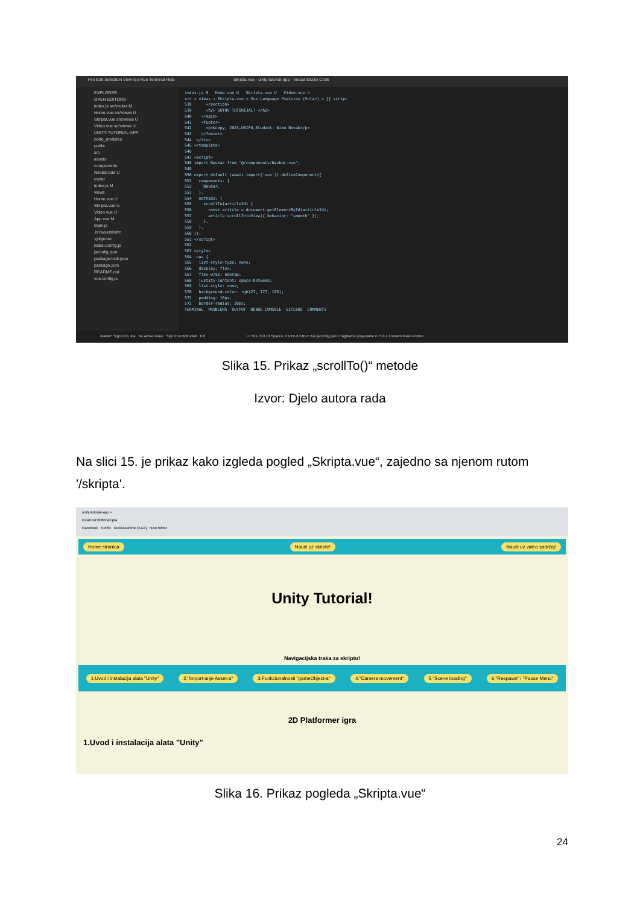File Edit Selection View Go Run Terminal Help Skripta.vue - unity-tutorial-app - Visual Studio Code
EXPLORER
OPEN EDITORS
index.js src\router M
Home.vue src\views U
Skripta.vue src\views U
Video.vue src\views U
UNITY-TUTORIAL-APP
node_modules
public
src
assets
components
Navbar.vue U
router
index.js M
views
Home.vue U
Skripta.vue U
Video.vue U
App.vue M
main.js
.browserslistrc
.gitignore
babel.config.js
jsconfig.json
package-lock.json
package.json
README.md
vue.config.js
index.js M Home.vue U Skripta.vue U Video.vue U src > views > Skripta.vue > Vue Language Features (Volar) > {} script 538 </section> 539 <h2> GOTOV TUTORIJAL! </h2> 540 </main> 541 <footer> 542 <p>&copy; 2023,UNIPU,Student: Niko Novak</p> 543 </footer> 544 </div> 545 </template> 546 547 <script> 548 import Navbar from "@/components/Navbar.vue"; 549 550 export default (await import('vue')).defineComponent({ 551 components: { 552 Navbar, 553 }, 554 methods: { 555 scrollTo(articleId) { 556 const article = document.getElementById(articleId); 557 article.scrollIntoView({ behavior: "smooth" }); 558 }, 559 }, 560 }); 561 </script> 562 563 <style> 564 .nav { 565 list-style-type: none; 566 display: flex; 567 flex-wrap: nowrap; 568 justify-content: space-between; 569 list-style: none; 570 background-color: rgb(27, 177, 195); 571 padding: 10px; 572 border-radius: 20px; TERMINAL PROBLEMS OUTPUT DEBUG CONSOLE GITLENS COMMENTS
master* Sign in to Jira No active issue Sign in to Bitbucket 0 0 Ln 561, Col 10 Spaces: 2 UTF-8 CRLF Vue jsconfig.json <TagName prop-name /> 5.0.4 1 known issue Prettier
Slika 15. Prikaz „scrollTo()“ metode
Izvor: Djelo autora rada
Na slici 15. je prikaz kako izgleda pogled „Skripta.vue“, zajedno sa njenom rutom '/skripta'.
unity-tutorial-app ×
localhost:8080/skripta
Facebook Netflix Kickassanime [KAA] New folder
Home stranica Nauči uz skripte! Nauči uz video sadržaj!
Unity Tutorial!
Navigacijska traka za skriptu!
1.Uvod i instalacija alata "Unity" 2."Import-anje Asset-a" 3.Funkcionalnosti "gameObject-a" 4."Camera movement" 5."Scene loading" 6."Respawn" i "Pause Menu"
2D Platformer igra
1.Uvod i instalacija alata "Unity"
Slika 16. Prikaz pogleda „Skripta.vue“
24